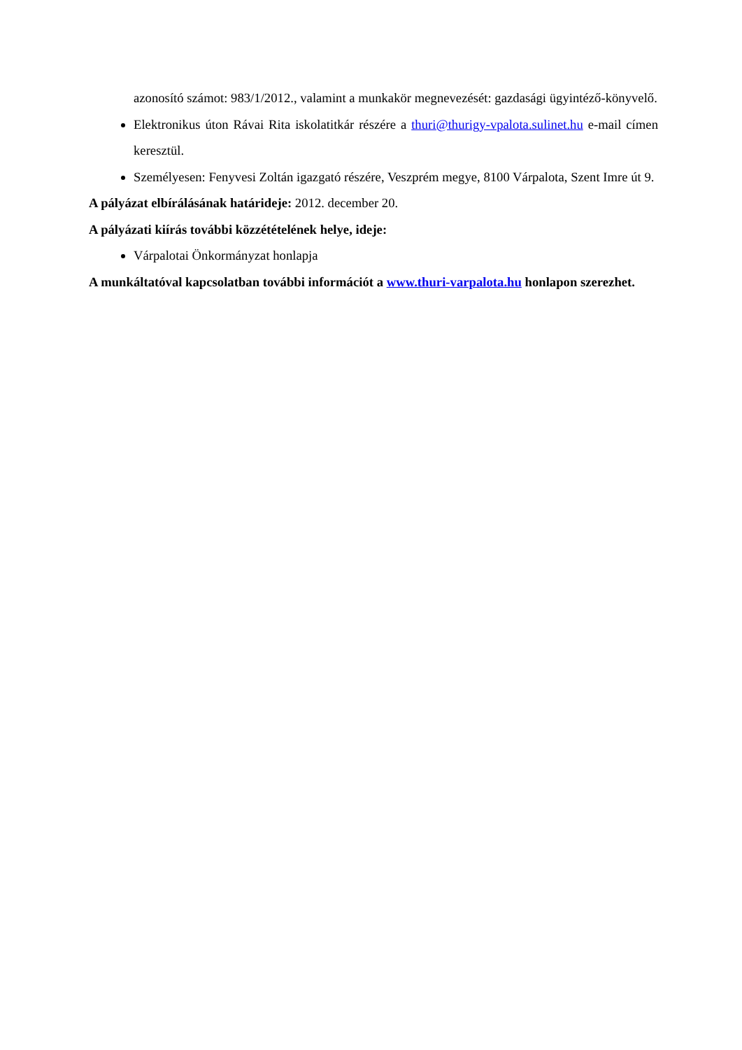azonosító számot: 983/1/2012., valamint a munkakör megnevezését: gazdasági ügyintéző-könyvelő.
Elektronikus úton Rávai Rita iskolatitkár részére a thuri@thurigy-vpalota.sulinet.hu e-mail címen keresztül.
Személyesen: Fenyvesi Zoltán igazgató részére, Veszprém megye, 8100 Várpalota, Szent Imre út 9.
A pályázat elbírálásának határideje: 2012. december 20.
A pályázati kiírás további közzétételének helye, ideje:
Várpalotai Önkormányzat honlapja
A munkáltatóval kapcsolatban további információt a www.thuri-varpalota.hu honlapon szerezhet.